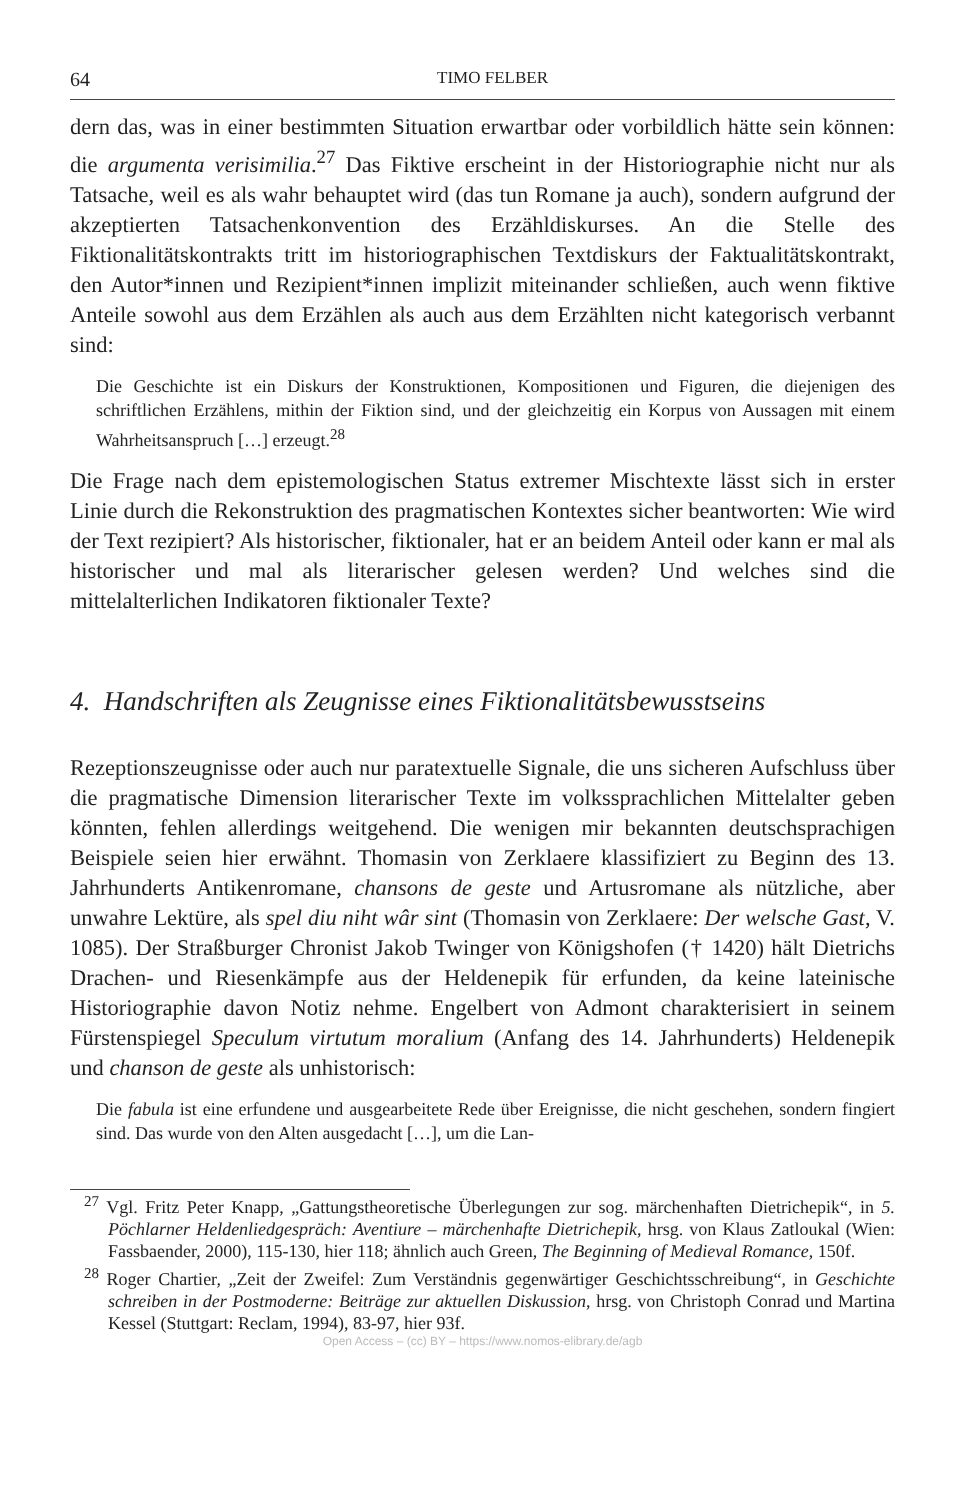64 TIMO FELBER
dern das, was in einer bestimmten Situation erwartbar oder vorbildlich hätte sein können: die argumenta verisimilia.<sup>27</sup> Das Fiktive erscheint in der Historiographie nicht nur als Tatsache, weil es als wahr behauptet wird (das tun Romane ja auch), sondern aufgrund der akzeptierten Tatsachenkonvention des Erzähldiskurses. An die Stelle des Fiktionalitätskontrakts tritt im historiographischen Textdiskurs der Faktualitätskontrakt, den Autor*innen und Rezipient*innen implizit miteinander schließen, auch wenn fiktive Anteile sowohl aus dem Erzählen als auch aus dem Erzählten nicht kategorisch verbannt sind:
Die Geschichte ist ein Diskurs der Konstruktionen, Kompositionen und Figuren, die diejenigen des schriftlichen Erzählens, mithin der Fiktion sind, und der gleichzeitig ein Korpus von Aussagen mit einem Wahrheitsanspruch […] erzeugt.<sup>28</sup>
Die Frage nach dem epistemologischen Status extremer Mischtexte lässt sich in erster Linie durch die Rekonstruktion des pragmatischen Kontextes sicher beantworten: Wie wird der Text rezipiert? Als historischer, fiktionaler, hat er an beidem Anteil oder kann er mal als historischer und mal als literarischer gelesen werden? Und welches sind die mittelalterlichen Indikatoren fiktionaler Texte?
4. Handschriften als Zeugnisse eines Fiktionalitätsbewusstseins
Rezeptionszeugnisse oder auch nur paratextuelle Signale, die uns sicheren Aufschluss über die pragmatische Dimension literarischer Texte im volkssprachlichen Mittelalter geben könnten, fehlen allerdings weitgehend. Die wenigen mir bekannten deutschsprachigen Beispiele seien hier erwähnt. Thomasin von Zerklaere klassifiziert zu Beginn des 13. Jahrhunderts Antikenromane, chansons de geste und Artusromane als nützliche, aber unwahre Lektüre, als spel diu niht wâr sint (Thomasin von Zerklaere: Der welsche Gast, V. 1085). Der Straßburger Chronist Jakob Twinger von Königshofen († 1420) hält Dietrichs Drachen- und Riesenkämpfe aus der Heldenepik für erfunden, da keine lateinische Historiographie davon Notiz nehme. Engelbert von Admont charakterisiert in seinem Fürstenspiegel Speculum virtutum moralium (Anfang des 14. Jahrhunderts) Heldenepik und chanson de geste als unhistorisch:
Die fabula ist eine erfundene und ausgearbeitete Rede über Ereignisse, die nicht geschehen, sondern fingiert sind. Das wurde von den Alten ausgedacht […], um die Lan-
<sup>27</sup> Vgl. Fritz Peter Knapp, „Gattungstheoretische Überlegungen zur sog. märchenhaften Dietrichepik“, in 5. Pöchlarner Heldenliedgespräch: Aventiure – märchenhafte Dietrichepik, hrsg. von Klaus Zatloukal (Wien: Fassbaender, 2000), 115-130, hier 118; ähnlich auch Green, The Beginning of Medieval Romance, 150f.
<sup>28</sup> Roger Chartier, „Zeit der Zweifel: Zum Verständnis gegenwärtiger Geschichtsschreibung“, in Geschichte schreiben in der Postmoderne: Beiträge zur aktuellen Diskussion, hrsg. von Christoph Conrad und Martina Kessel (Stuttgart: Reclam, 1994), 83-97, hier 93f.
Open Access – (cc) BY – https://www.nomos-elibrary.de/agb